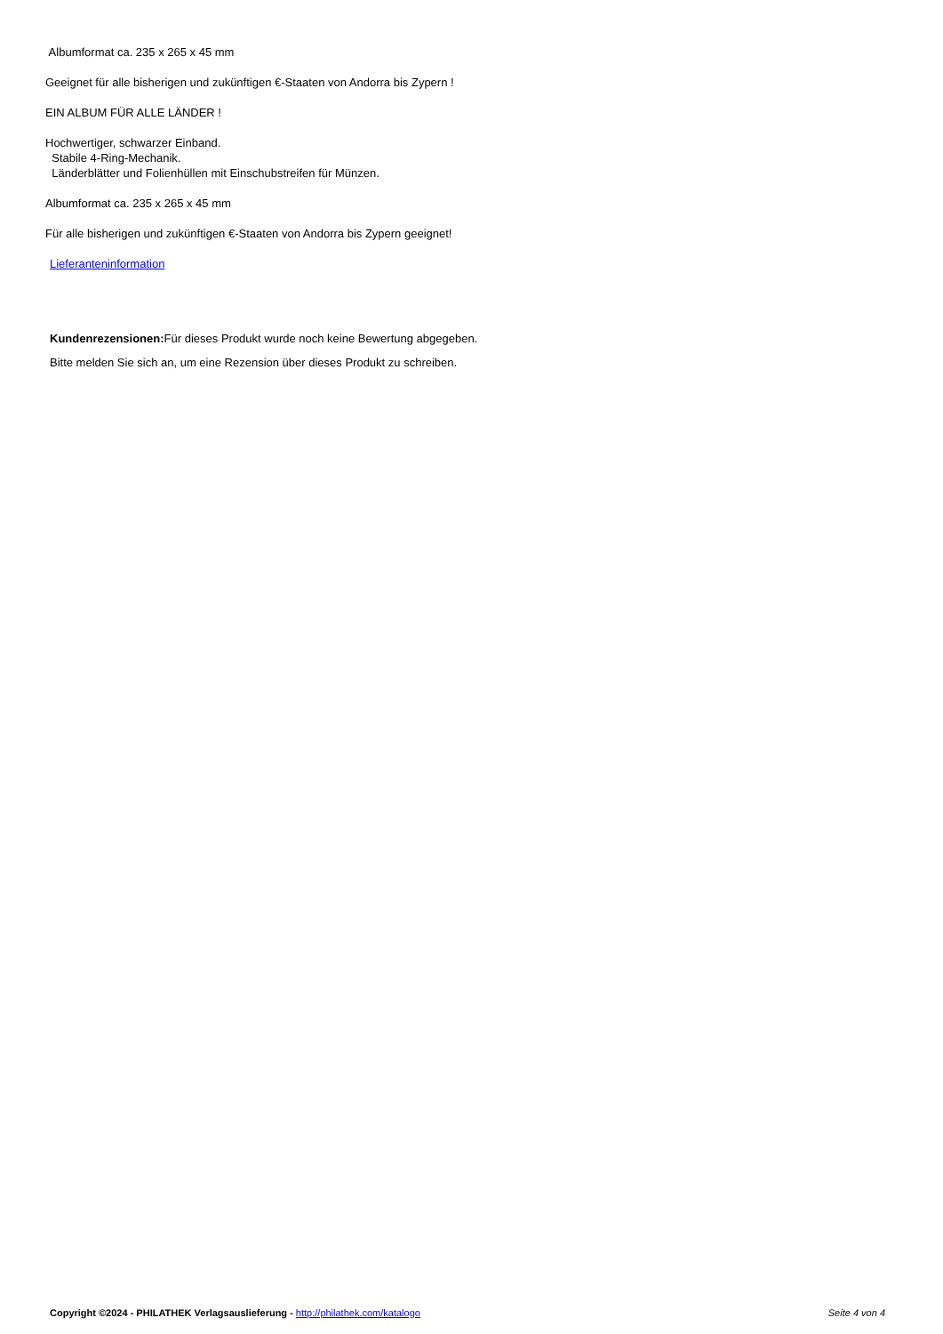Albumformat ca. 235 x 265 x 45 mm
Geeignet für alle bisherigen und zukünftigen €-Staaten von Andorra bis Zypern !
EIN ALBUM FÜR ALLE LÄNDER !
Hochwertiger, schwarzer Einband.
Stabile 4-Ring-Mechanik.
Länderblätter und Folienhüllen mit Einschubstreifen für Münzen.
Albumformat ca. 235 x 265 x 45 mm
Für alle bisherigen und zukünftigen €-Staaten von Andorra bis Zypern geeignet!
Lieferanteninformation
Kundenrezensionen: Für dieses Produkt wurde noch keine Bewertung abgegeben.
Bitte melden Sie sich an, um eine Rezension über dieses Produkt zu schreiben.
Copyright ©2024 - PHILATHEK Verlagsauslieferung - http://philathek.com/katalogo Seite 4 von 4